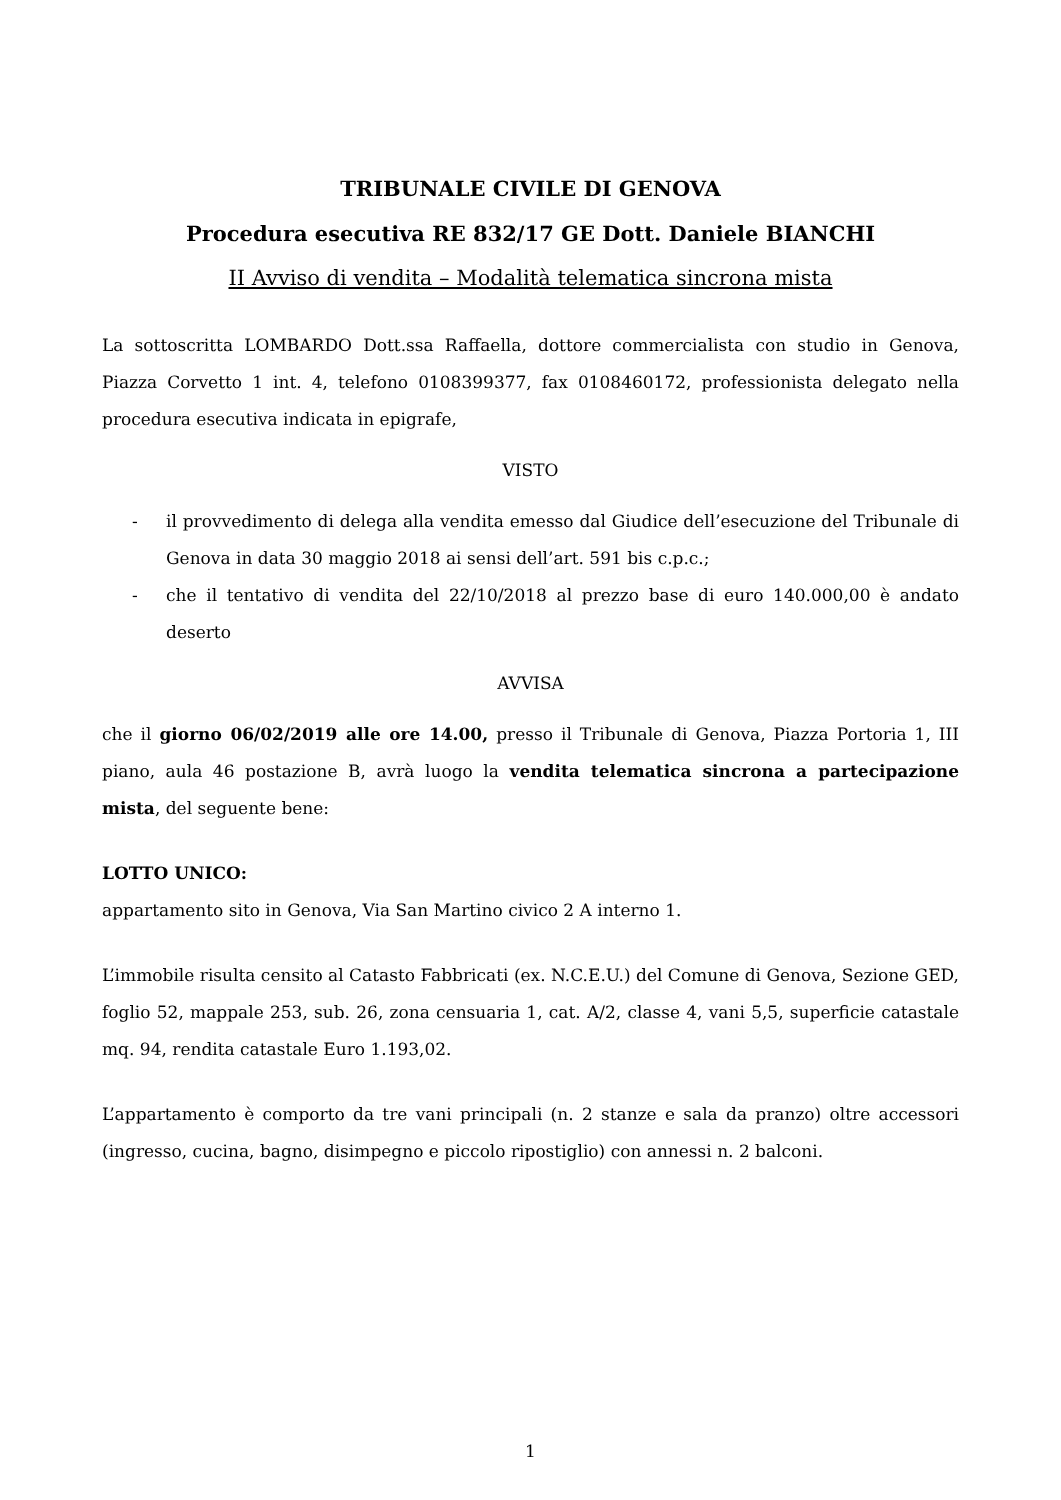TRIBUNALE CIVILE DI GENOVA
Procedura esecutiva RE 832/17 GE Dott. Daniele BIANCHI
II Avviso di vendita – Modalità telematica sincrona mista
La sottoscritta LOMBARDO Dott.ssa Raffaella, dottore commercialista con studio in Genova, Piazza Corvetto 1 int. 4, telefono 0108399377, fax 0108460172, professionista delegato nella procedura esecutiva indicata in epigrafe,
VISTO
- il provvedimento di delega alla vendita emesso dal Giudice dell’esecuzione del Tribunale di Genova in data 30 maggio 2018 ai sensi dell’art. 591 bis c.p.c.;
- che il tentativo di vendita del 22/10/2018 al prezzo base di euro 140.000,00 è andato deserto
AVVISA
che il giorno 06/02/2019 alle ore 14.00, presso il Tribunale di Genova, Piazza Portoria 1, III piano, aula 46 postazione B, avrà luogo la vendita telematica sincrona a partecipazione mista, del seguente bene:
LOTTO UNICO:
appartamento sito in Genova, Via San Martino civico 2 A interno 1.
L’immobile risulta censito al Catasto Fabbricati (ex. N.C.E.U.) del Comune di Genova, Sezione GED, foglio 52, mappale 253, sub. 26, zona censuaria 1, cat. A/2, classe 4, vani 5,5, superficie catastale mq. 94, rendita catastale Euro 1.193,02.
L’appartamento è comporto da tre vani principali (n. 2 stanze e sala da pranzo) oltre accessori (ingresso, cucina, bagno, disimpegno e piccolo ripostiglio) con annessi n. 2 balconi.
1